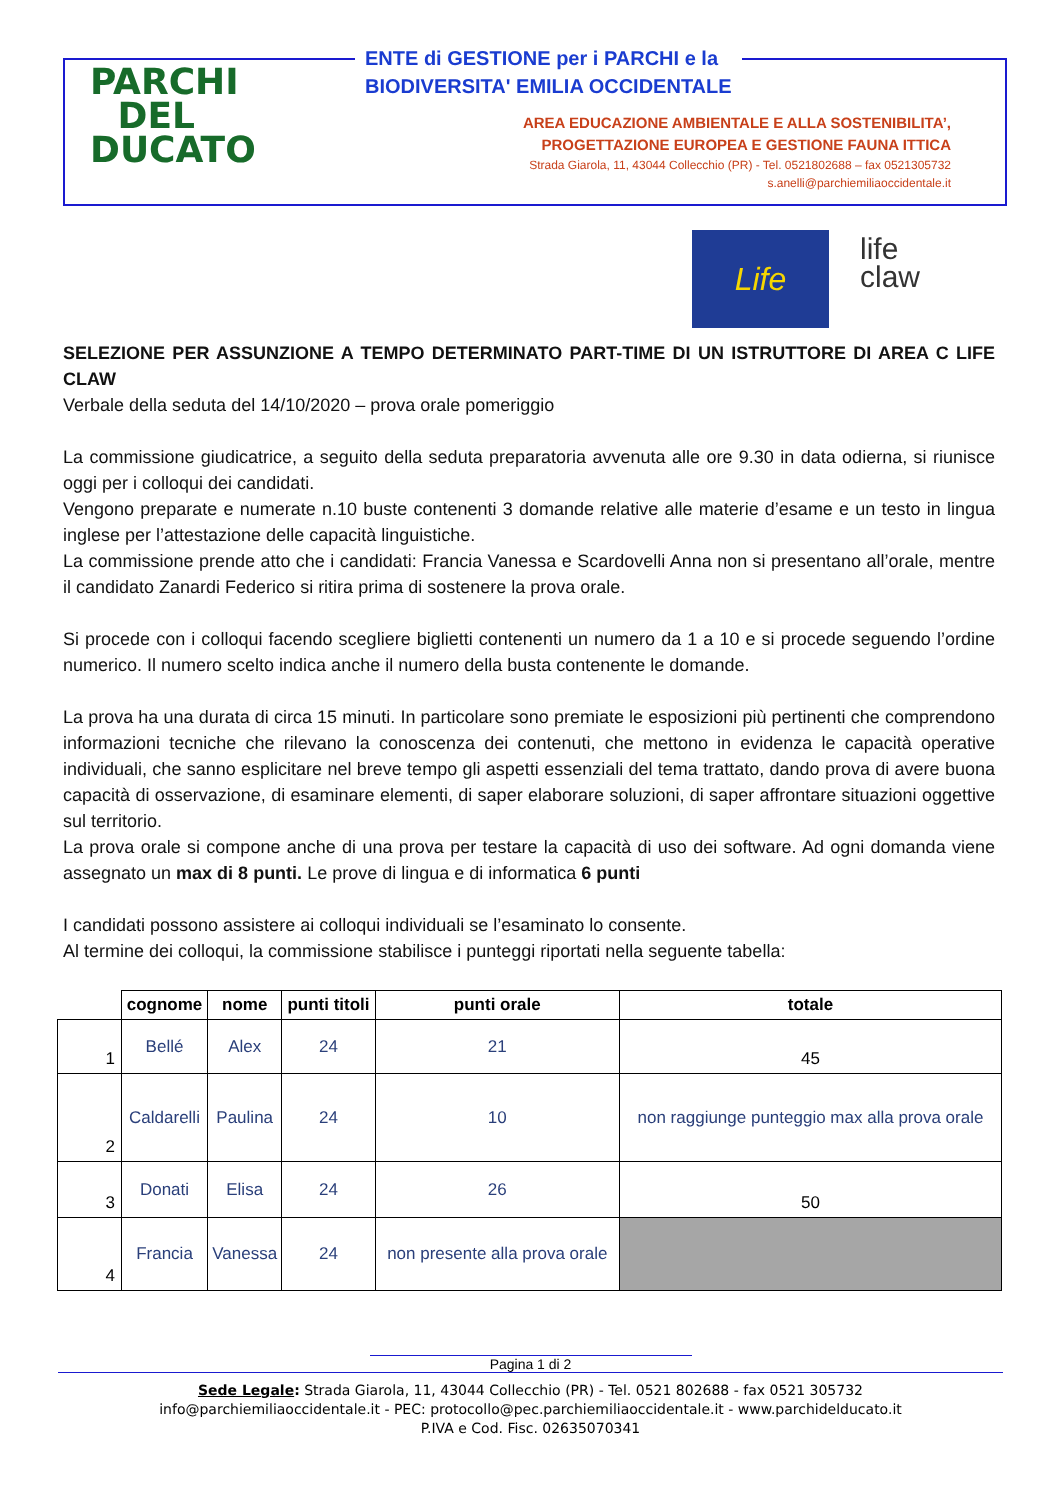PARCHI
DEL
DUCATO
ENTE di GESTIONE per i PARCHI e la
BIODIVERSITA' EMILIA OCCIDENTALE
AREA EDUCAZIONE AMBIENTALE E ALLA SOSTENIBILITA’,
PROGETTAZIONE EUROPEA E GESTIONE FAUNA ITTICA
Strada Giarola, 11, 43044 Collecchio (PR) - Tel. 0521802688 – fax 0521305732
s.anelli@parchiemiliaoccidentale.it
Life
life
claw
SELEZIONE PER ASSUNZIONE A TEMPO DETERMINATO PART-TIME DI UN ISTRUTTORE DI AREA C LIFE CLAW
Verbale della seduta del 14/10/2020 – prova orale pomeriggio
La commissione giudicatrice, a seguito della seduta preparatoria avvenuta alle ore 9.30 in data odierna, si riunisce oggi per i colloqui dei candidati.
Vengono preparate e numerate n.10 buste contenenti 3 domande relative alle materie d’esame e un testo in lingua inglese per l’attestazione delle capacità linguistiche.
La commissione prende atto che i candidati: Francia Vanessa e Scardovelli Anna non si presentano all’orale, mentre il candidato Zanardi Federico si ritira prima di sostenere la prova orale.
Si procede con i colloqui facendo scegliere biglietti contenenti un numero da 1 a 10 e si procede seguendo l’ordine numerico. Il numero scelto indica anche il numero della busta contenente le domande.
La prova ha una durata di circa 15 minuti. In particolare sono premiate le esposizioni più pertinenti che comprendono informazioni tecniche che rilevano la conoscenza dei contenuti, che mettono in evidenza le capacità operative individuali, che sanno esplicitare nel breve tempo gli aspetti essenziali del tema trattato, dando prova di avere buona capacità di osservazione, di esaminare elementi, di saper elaborare soluzioni, di saper affrontare situazioni oggettive sul territorio.
La prova orale si compone anche di una prova per testare la capacità di uso dei software. Ad ogni domanda viene assegnato un max di 8 punti. Le prove di lingua e di informatica 6 punti
I candidati possono assistere ai colloqui individuali se l’esaminato lo consente.
Al termine dei colloqui, la commissione stabilisce i punteggi riportati nella seguente tabella:
| | cognome | nome | punti titoli | punti orale | totale |
| --- | --- | --- | --- | --- | --- |
| 1 | Bellé | Alex | 24 | 21 | 45 |
| 2 | Caldarelli | Paulina | 24 | 10 | non raggiunge punteggio max alla prova orale |
| 3 | Donati | Elisa | 24 | 26 | 50 |
| 4 | Francia | Vanessa | 24 | non presente alla prova orale | |
Pagina 1 di 2
Sede Legale: Strada Giarola, 11, 43044 Collecchio (PR) - Tel. 0521 802688 - fax 0521 305732
info@parchiemiliaoccidentale.it - PEC: protocollo@pec.parchiemiliaoccidentale.it - www.parchidelducato.it
P.IVA e Cod. Fisc. 02635070341